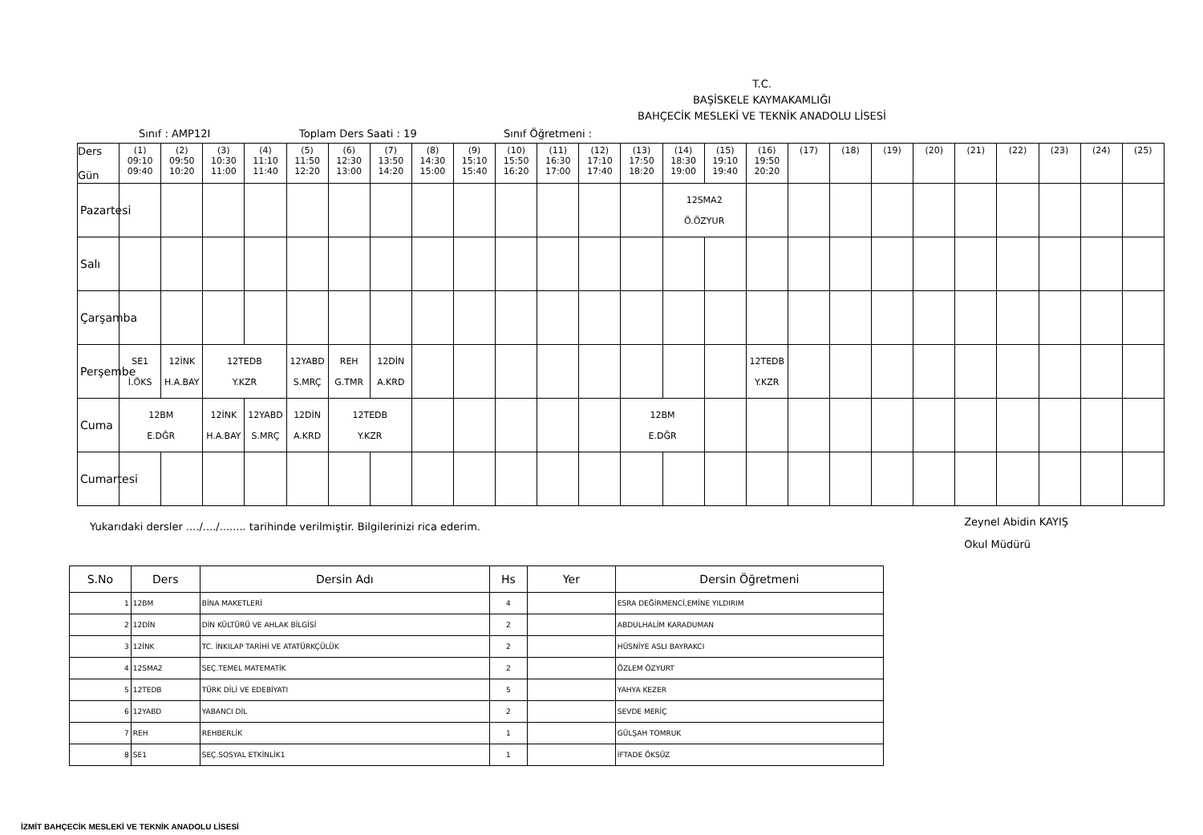T.C.
BAŞİSKELE KAYMAKAMLIĞI
BAHÇECİK MESLEKİ VE TEKNİK ANADOLU LİSESİ
Sınıf : AMP12I Toplam Ders Saati : 19 Sınıf Öğretmeni :
| Ders Gün | (1) 09:10 09:40 | (2) 09:50 10:20 | (3) 10:30 11:00 | (4) 11:10 11:40 | (5) 11:50 12:20 | (6) 12:30 13:00 | (7) 13:50 14:20 | (8) 14:30 15:00 | (9) 15:10 15:40 | (10) 15:50 16:20 | (11) 16:30 17:00 | (12) 17:10 17:40 | (13) 17:50 18:20 | (14) 18:30 19:00 | (15) 19:10 19:40 | (16) 19:50 20:20 | (17) | (18) | (19) | (20) | (21) | (22) | (23) | (24) | (25) |
| --- | --- | --- | --- | --- | --- | --- | --- | --- | --- | --- | --- | --- | --- | --- | --- | --- | --- | --- | --- | --- | --- | --- | --- | --- | --- |
| Pazartesi | | | | | | | | | | | | | | 12SMA2 Ö.ÖZYUR | | | | | | | | | | | |
| Salı | | | | | | | | | | | | | | | | | | | | | | | | | |
| Çarşamba | | | | | | | | | | | | | | | | | | | | | | | | | |
| Perşembe | SE1 İ.ÖKS | 12İNK H.A.BAY | 12TEDB Y.KZR | | 12YABD S.MRÇ | REH G.TMR | 12DİN A.KRD | | | | | | | | | 12TEDB Y.KZR | | | | | | | | | |
| Cuma | 12BM E.DĞR | | 12İNK H.A.BAY | 12YABD S.MRÇ | 12DİN A.KRD | 12TEDB Y.KZR | | | | | | | 12BM E.DĞR | | | | | | | | | | | | |
| Cumartesi | | | | | | | | | | | | | | | | | | | | | | | | | |
Yukarıdaki dersler ..../..../........ tarihinde verilmiştir. Bilgilerinizi rica ederim. Zeynel Abidin KAYIŞ
Okul Müdürü
| S.No | Ders | Dersin Adı | Hs | Yer | Dersin Öğretmeni |
| --- | --- | --- | --- | --- | --- |
| 1 | 12BM | BİNA MAKETLERİ | 4 | | ESRA DEĞİRMENCİ,EMİNE YILDIRIM |
| 2 | 12DİN | DİN KÜLTÜRÜ VE AHLAK BİLGİSİ | 2 | | ABDULHALİM KARADUMAN |
| 3 | 12İNK | TC. İNKILAP TARİHİ VE ATATÜRKÇÜLÜK | 2 | | HÜSNİYE ASLI BAYRAKCI |
| 4 | 12SMA2 | SEÇ.TEMEL MATEMATİK | 2 | | ÖZLEM ÖZYURT |
| 5 | 12TEDB | TÜRK DİLİ VE EDEBİYATI | 5 | | YAHYA KEZER |
| 6 | 12YABD | YABANCI DİL | 2 | | SEVDE MERİÇ |
| 7 | REH | REHBERLİK | 1 | | GÜLŞAH TOMRUK |
| 8 | SE1 | SEÇ.SOSYAL ETKİNLİK1 | 1 | | İFTADE ÖKSÜZ |
İZMİT BAHÇECİK MESLEKİ VE TEKNİK ANADOLU LİSESİ